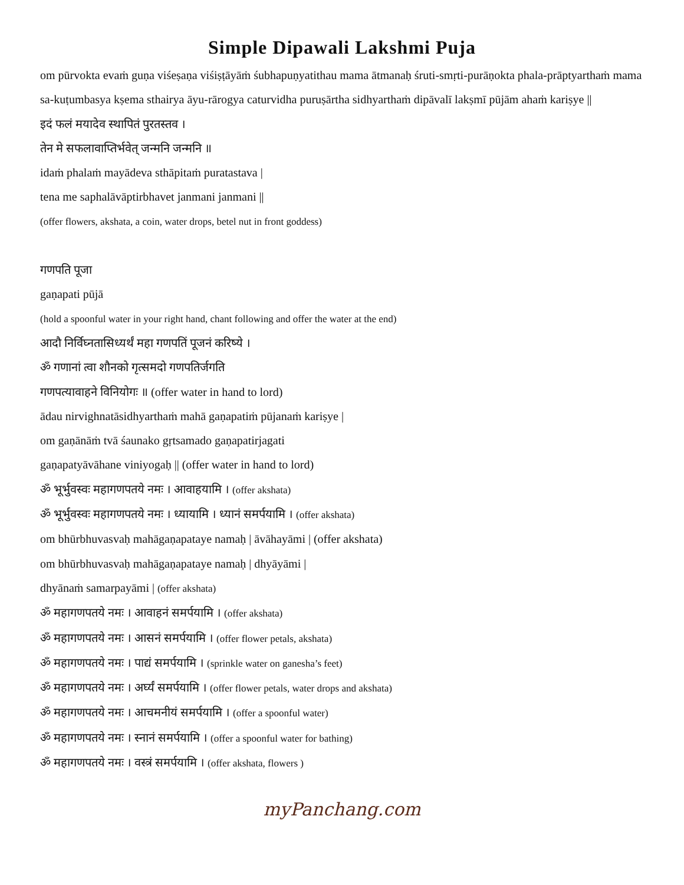Simple Dipawali Lakshmi Puja
om pūrvokta evaṁ guṇa viśeṣaṇa viśiṣṭāyāṁ śubhapuṇyatithau mama ātmanaḥ śruti-smṛti-purāṇokta phala-prāptyarthaṁ mama sa-kuṭumbasya kṣema sthairya āyu-rārogya caturvidha puruṣārtha sidhyarthaṁ dipāvalī lakṣmī pūjām ahaṁ kariṣye ||
इदं फलं मयादेव स्थापितं पुरतस्तव ।
तेन मे सफलावाप्तिर्भवेत् जन्मनि जन्मनि ॥
idaṁ phalaṁ mayādeva sthāpitaṁ puratastava |
tena me saphalāvāptirbhavet janmani janmani ||
(offer flowers, akshata, a coin, water drops, betel nut in front goddess)
गणपति पूजा
gaṇapati pūjā
(hold a spoonful water in your right hand, chant following and offer the water at the end)
आदौ निर्विघ्नतासिध्यर्थं महा गणपतिं पूजनं करिष्ये ।
ॐ गणानां त्वा शौनको गृत्समदो गणपतिर्जगति
गणपत्यावाहने विनियोगः ॥ (offer water in hand to lord)
ādau nirvighnatāsidhyarthaṁ mahā gaṇapatiṁ pūjanaṁ kariṣye |
om gaṇānāṁ tvā śaunako gṛtsamado gaṇapatirjagati
gaṇapatyāvāhane viniyogaḥ || (offer water in hand to lord)
ॐ भूर्भुवस्वः महागणपतये नमः । आवाहयामि । (offer akshata)
ॐ भूर्भुवस्वः महागणपतये नमः । ध्यायामि । ध्यानं समर्पयामि । (offer akshata)
om bhūrbhuvasvaḥ mahāgaṇapataye namaḥ | āvāhayāmi | (offer akshata)
om bhūrbhuvasvaḥ mahāgaṇapataye namaḥ | dhyāyāmi |
dhyānaṁ samarpayāmi | (offer akshata)
ॐ महागणपतये नमः । आवाहनं समर्पयामि । (offer akshata)
ॐ महागणपतये नमः । आसनं समर्पयामि । (offer flower petals, akshata)
ॐ महागणपतये नमः । पाद्यं समर्पयामि । (sprinkle water on ganesha’s feet)
ॐ महागणपतये नमः । अर्घ्यं समर्पयामि । (offer flower petals, water drops and akshata)
ॐ महागणपतये नमः । आचमनीयं समर्पयामि । (offer a spoonful water)
ॐ महागणपतये नमः । स्नानं समर्पयामि । (offer a spoonful water for bathing)
ॐ महागणपतये नमः । वस्त्रं समर्पयामि । (offer akshata, flowers )
myPanchang.com